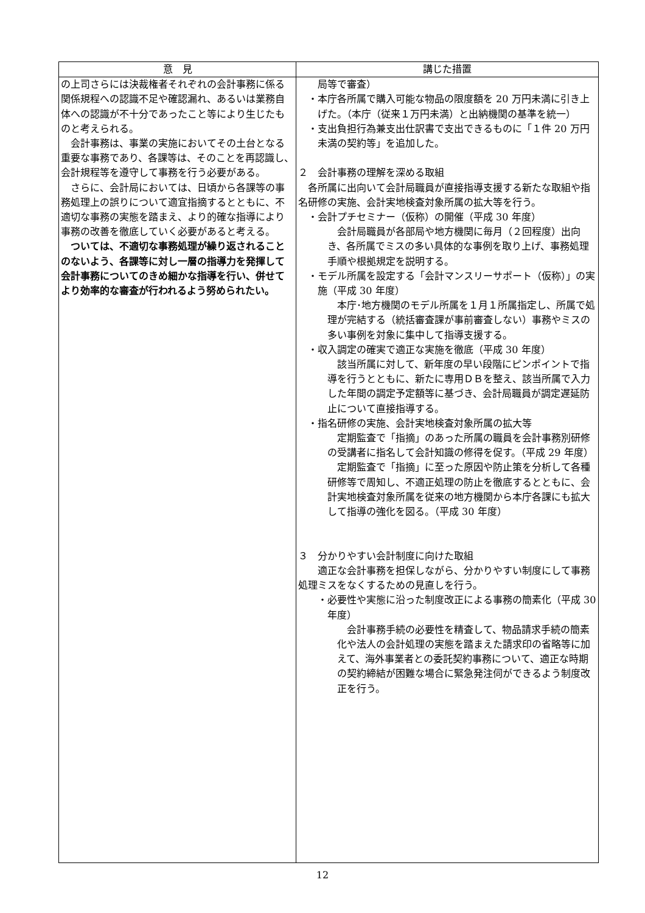| 意 見 | 講じた措置 |
| --- | --- |
| の上司さらには決裁権者それぞれの会計事務に係る関係規程への認識不足や確認漏れ、あるいは業務自体への認識が不十分であったこと等により生じたものと考えられる。 会計事務は、事業の実施においてその土台となる重要な事務であり、各課等は、そのことを再認識し、会計規程等を遵守して事務を行う必要がある。 さらに、会計局においては、日頃から各課等の事務処理上の誤りについて適宜指摘するとともに、不適切な事務の実態を踏まえ、より的確な指導により事務の改善を徹底していく必要があると考える。 ついては、不適切な事務処理が繰り返されることのないよう、各課等に対し一層の指導力を発揮して会計事務についてのきめ細かな指導を行い、併せてより効率的な審査が行われるよう努められたい。 | 局等で審査） ・本庁各所属で購入可能な物品の限度額を 20 万円未満に引き上げた。（本庁（従来１万円未満）と出納機関の基準を統一） ・支出負担行為兼支出仕訳書で支出できるものに「１件 20 万円未満の契約等」を追加した。 ２ 会計事務の理解を深める取組 各所属に出向いて会計局職員が直接指導支援する新たな取組や指名研修の実施、会計実地検査対象所属の拡大等を行う。 ・会計プチセミナー（仮称）の開催（平成 30 年度） 会計局職員が各部局や地方機関に毎月（２回程度）出向き、各所属でミスの多い具体的な事例を取り上げ、事務処理手順や根拠規定を説明する。 ・モデル所属を設定する「会計マンスリーサポート（仮称）」の実施（平成 30 年度） 本庁･地方機関のモデル所属を１月１所属指定し、所属で処理が完結する（統括審査課が事前審査しない）事務やミスの多い事例を対象に集中して指導支援する。 ・収入調定の確実で適正な実施を徹底（平成 30 年度） 該当所属に対して、新年度の早い段階にピンポイントで指導を行うとともに、新たに専用ＤＢを整え、該当所属で入力した年間の調定予定額等に基づき、会計局職員が調定遅延防止について直接指導する。 ・指名研修の実施、会計実地検査対象所属の拡大等 定期監査で「指摘」のあった所属の職員を会計事務別研修の受講者に指名して会計知識の修得を促す。（平成 29 年度） 定期監査で「指摘」に至った原因や防止策を分析して各種研修等で周知し、不適正処理の防止を徹底するとともに、会計実地検査対象所属を従来の地方機関から本庁各課にも拡大して指導の強化を図る。（平成 30 年度） ３ 分かりやすい会計制度に向けた取組 適正な会計事務を担保しながら、分かりやすい制度にして事務処理ミスをなくするための見直しを行う。 ・必要性や実態に沿った制度改正による事務の簡素化（平成 30 年度） 会計事務手続の必要性を精査して、物品請求手続の簡素化や法人の会計処理の実態を踏まえた請求印の省略等に加えて、海外事業者との委託契約事務について、適正な時期の契約締結が困難な場合に緊急発注伺ができるよう制度改正を行う。 |
12